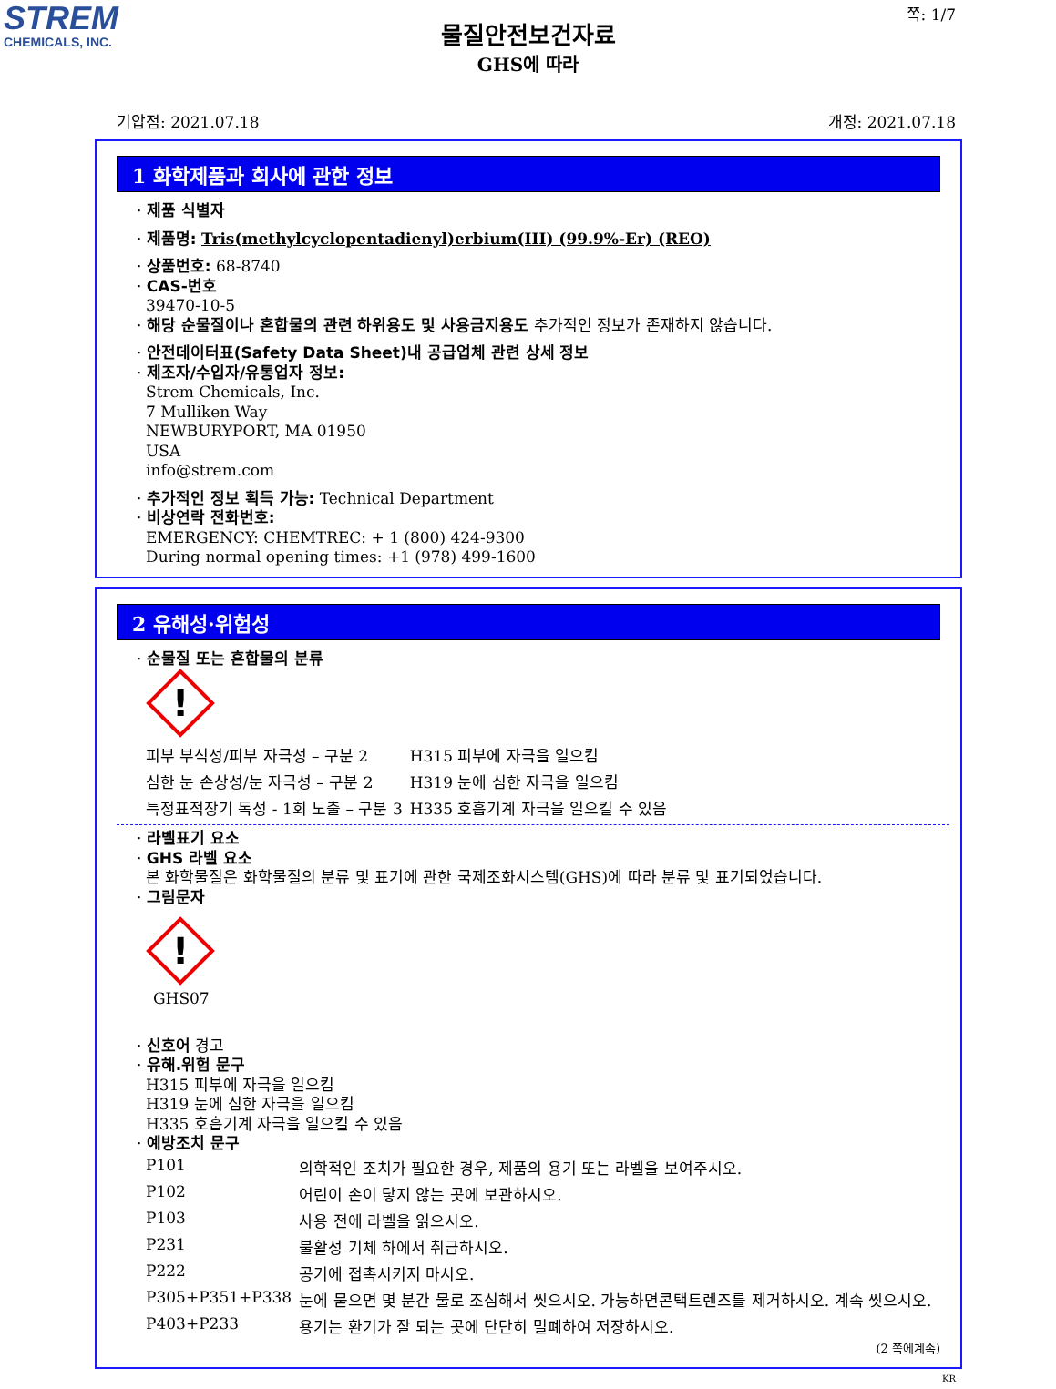STREM
CHEMICALS, INC.
쪽: 1/7
물질안전보건자료
GHS에 따라
기압점: 2021.07.18 개정: 2021.07.18
1 화학제품과 회사에 관한 정보
· 제품 식별자
· 제품명: Tris(methylcyclopentadienyl)erbium(III) (99.9%-Er) (REO)
· 상품번호: 68-8740
· CAS-번호
39470-10-5
· 해당 순물질이나 혼합물의 관련 하위용도 및 사용금지용도 추가적인 정보가 존재하지 않습니다.
· 안전데이터표(Safety Data Sheet)내 공급업체 관련 상세 정보
· 제조자/수입자/유통업자 정보:
Strem Chemicals, Inc.
7 Mulliken Way
NEWBURYPORT, MA 01950
USA
info@strem.com
· 추가적인 정보 획득 가능: Technical Department
· 비상연락 전화번호:
EMERGENCY: CHEMTREC: + 1 (800) 424-9300
During normal opening times: +1 (978) 499-1600
2 유해성·위험성
· 순물질 또는 혼합물의 분류
!
| 피부 부식성/피부 자극성 – 구분 2 | H315 피부에 자극을 일으킴 |
| 심한 눈 손상성/눈 자극성 – 구분 2 | H319 눈에 심한 자극을 일으킴 |
| 특정표적장기 독성 - 1회 노출 – 구분 3 | H335 호흡기계 자극을 일으킬 수 있음 |
· 라벨표기 요소
· GHS 라벨 요소
본 화학물질은 화학물질의 분류 및 표기에 관한 국제조화시스템(GHS)에 따라 분류 및 표기되었습니다.
· 그림문자
!
GHS07
· 신호어 경고
· 유해.위험 문구
H315 피부에 자극을 일으킴
H319 눈에 심한 자극을 일으킴
H335 호흡기계 자극을 일으킬 수 있음
· 예방조치 문구
| P101 | 의학적인 조치가 필요한 경우, 제품의 용기 또는 라벨을 보여주시오. |
| P102 | 어린이 손이 닿지 않는 곳에 보관하시오. |
| P103 | 사용 전에 라벨을 읽으시오. |
| P231 | 불활성 기체 하에서 취급하시오. |
| P222 | 공기에 접촉시키지 마시오. |
| P305+P351+P338 | 눈에 묻으면 몇 분간 물로 조심해서 씻으시오. 가능하면콘택트렌즈를 제거하시오. 계속 씻으시오. |
| P403+P233 | 용기는 환기가 잘 되는 곳에 단단히 밀폐하여 저장하시오. |
(2 쪽에계속)
KR